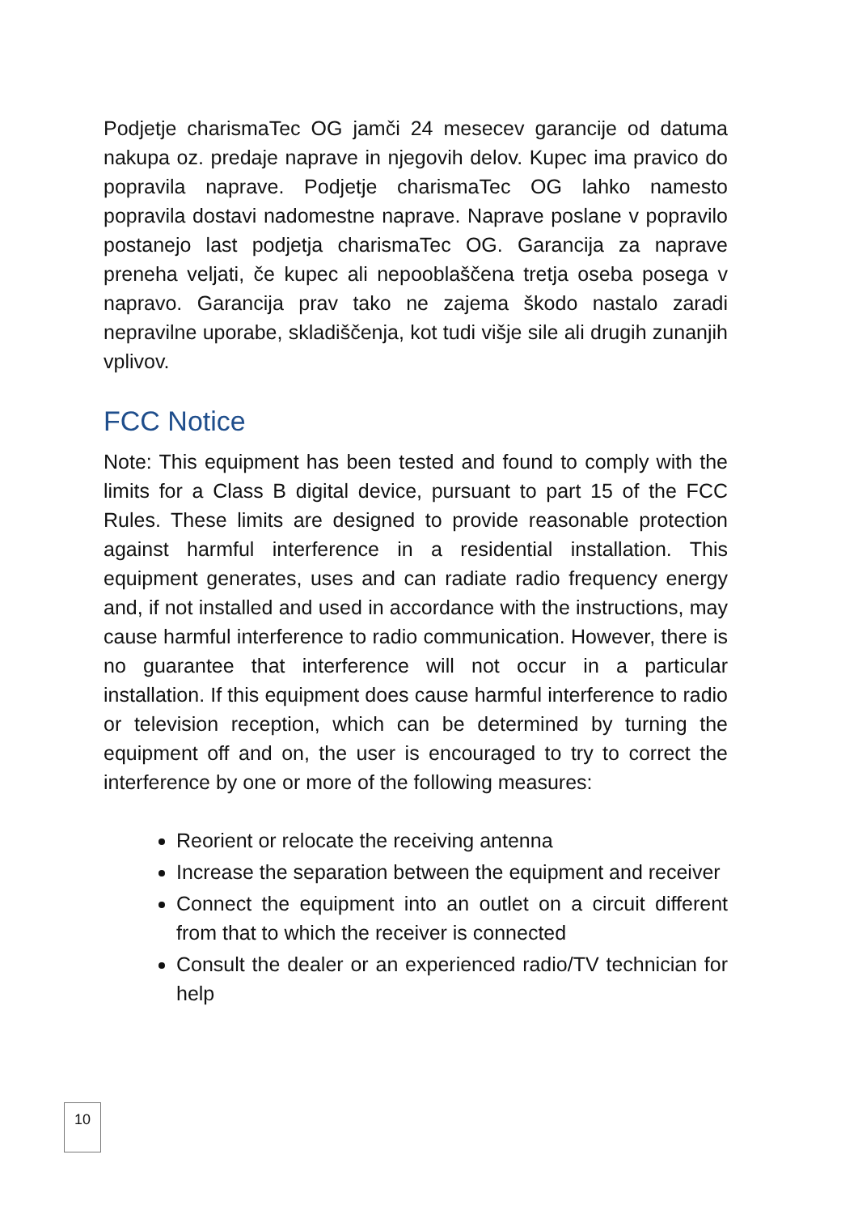Podjetje charismaTec OG jamči 24 mesecev garancije od datuma nakupa oz. predaje naprave in njegovih delov. Kupec ima pravico do popravila naprave. Podjetje charismaTec OG lahko namesto popravila dostavi nadomestne naprave. Naprave poslane v popravilo postanejo last podjetja charismaTec OG. Garancija za naprave preneha veljati, če kupec ali nepooblaščena tretja oseba posega v napravo. Garancija prav tako ne zajema škodo nastalo zaradi nepravilne uporabe, skladiščenja, kot tudi višje sile ali drugih zunanjih vplivov.
FCC Notice
Note: This equipment has been tested and found to comply with the limits for a Class B digital device, pursuant to part 15 of the FCC Rules. These limits are designed to provide reasonable protection against harmful interference in a residential installation. This equipment generates, uses and can radiate radio frequency energy and, if not installed and used in accordance with the instructions, may cause harmful interference to radio communication. However, there is no guarantee that interference will not occur in a particular installation. If this equipment does cause harmful interference to radio or television reception, which can be determined by turning the equipment off and on, the user is encouraged to try to correct the interference by one or more of the following measures:
Reorient or relocate the receiving antenna
Increase the separation between the equipment and receiver
Connect the equipment into an outlet on a circuit different from that to which the receiver is connected
Consult the dealer or an experienced radio/TV technician for help
10